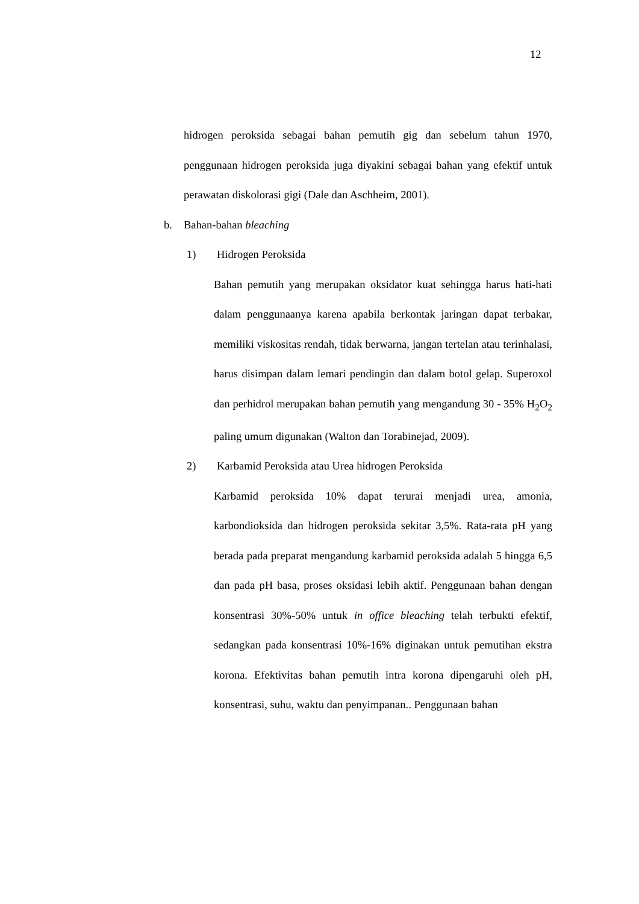12
hidrogen peroksida sebagai bahan pemutih gig dan sebelum tahun 1970, penggunaan hidrogen peroksida juga diyakini sebagai bahan yang efektif untuk perawatan diskolorasi gigi (Dale dan Aschheim, 2001).
b. Bahan-bahan bleaching
1) Hidrogen Peroksida
Bahan pemutih yang merupakan oksidator kuat sehingga harus hati-hati dalam penggunaanya karena apabila berkontak jaringan dapat terbakar, memiliki viskositas rendah, tidak berwarna, jangan tertelan atau terinhalasi, harus disimpan dalam lemari pendingin dan dalam botol gelap. Superoxol dan perhidrol merupakan bahan pemutih yang mengandung 30 - 35% H<sub>2</sub>O<sub>2</sub> paling umum digunakan (Walton dan Torabinejad, 2009).
2) Karbamid Peroksida atau Urea hidrogen Peroksida
Karbamid peroksida 10% dapat terurai menjadi urea, amonia, karbondioksida dan hidrogen peroksida sekitar 3,5%. Rata-rata pH yang berada pada preparat mengandung karbamid peroksida adalah 5 hingga 6,5 dan pada pH basa, proses oksidasi lebih aktif. Penggunaan bahan dengan konsentrasi 30%-50% untuk in office bleaching telah terbukti efektif, sedangkan pada konsentrasi 10%-16% diginakan untuk pemutihan ekstra korona. Efektivitas bahan pemutih intra korona dipengaruhi oleh pH, konsentrasi, suhu, waktu dan penyimpanan.. Penggunaan bahan